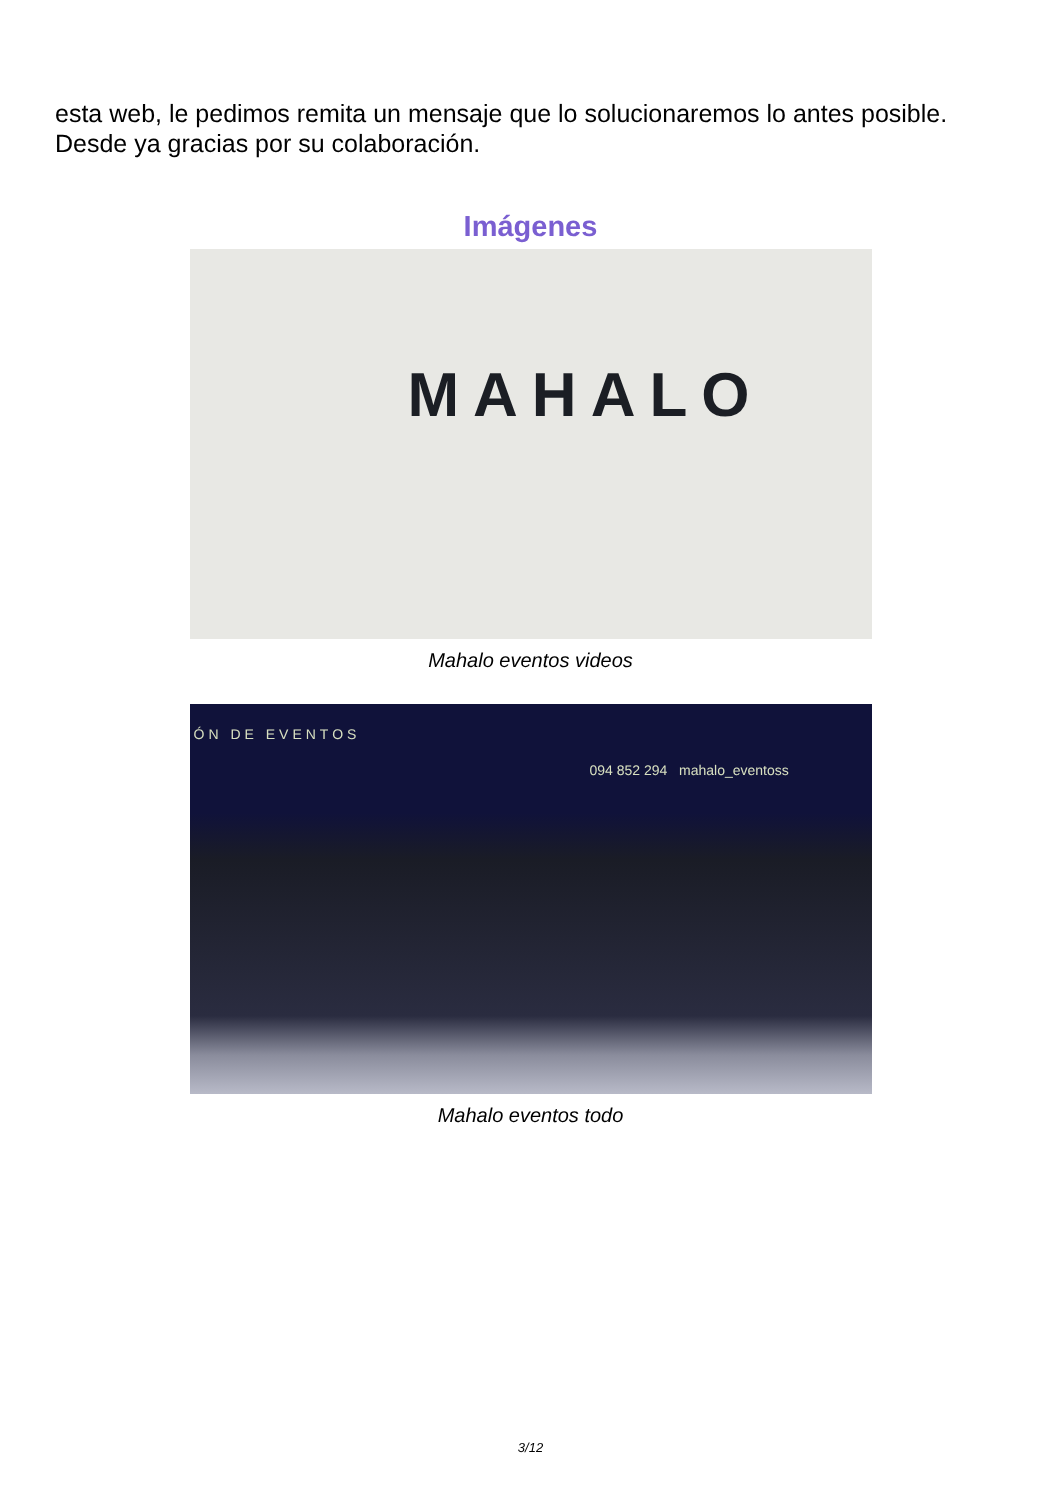esta web, le pedimos remita un mensaje que lo solucionaremos lo antes posible. Desde ya gracias por su colaboración.
Imágenes
MAHALO
Mahalo eventos videos
ÓN DE EVENTOS
094 852 294 mahalo_eventoss
Mahalo eventos todo
3/12